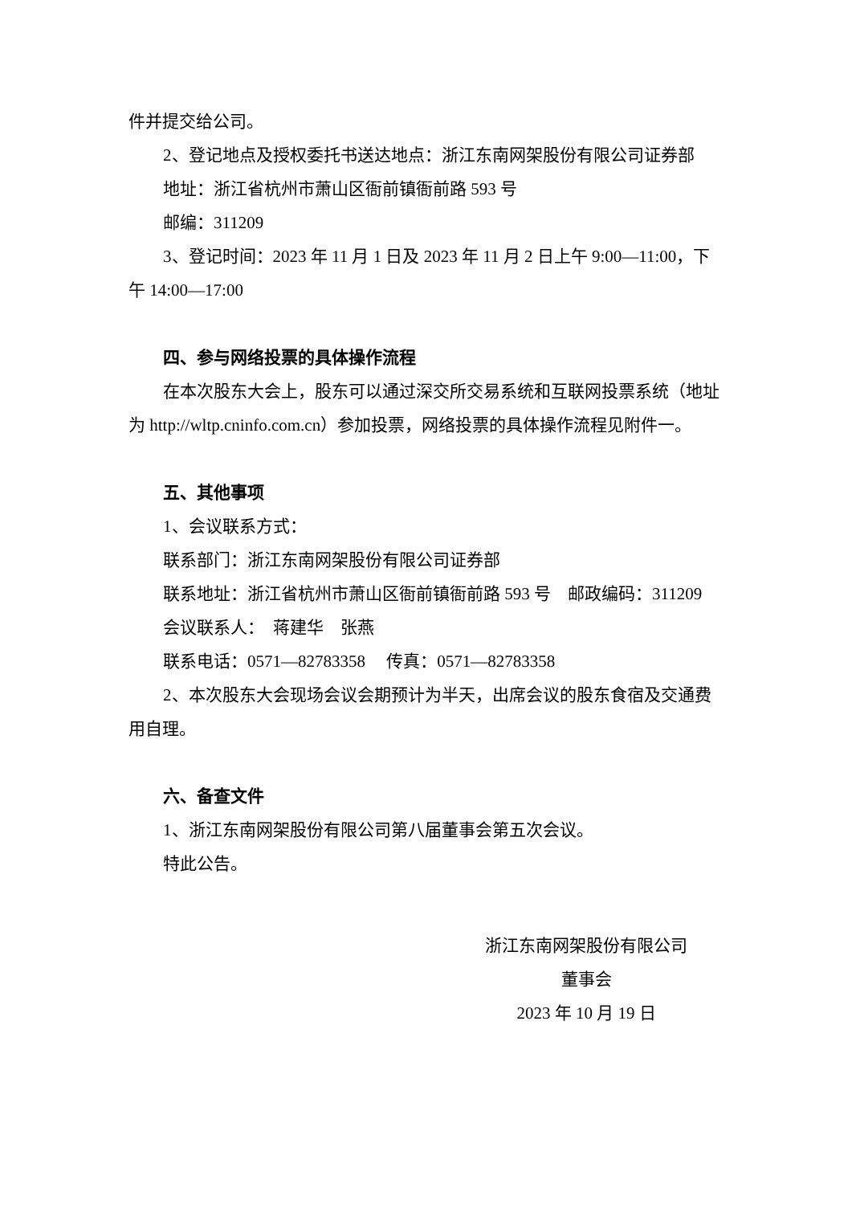件并提交给公司。
2、登记地点及授权委托书送达地点：浙江东南网架股份有限公司证券部
地址：浙江省杭州市萧山区衙前镇衙前路 593 号
邮编：311209
3、登记时间：2023 年 11 月 1 日及 2023 年 11 月 2 日上午 9:00—11:00，下午 14:00—17:00
四、参与网络投票的具体操作流程
在本次股东大会上，股东可以通过深交所交易系统和互联网投票系统（地址为 http://wltp.cninfo.com.cn）参加投票，网络投票的具体操作流程见附件一。
五、其他事项
1、会议联系方式：
联系部门：浙江东南网架股份有限公司证券部
联系地址：浙江省杭州市萧山区衙前镇衙前路 593 号　邮政编码：311209
会议联系人：　蒋建华　张燕
联系电话：0571—82783358　 传真：0571—82783358
2、本次股东大会现场会议会期预计为半天，出席会议的股东食宿及交通费用自理。
六、备查文件
1、浙江东南网架股份有限公司第八届董事会第五次会议。
特此公告。
浙江东南网架股份有限公司
董事会
2023 年 10 月 19 日